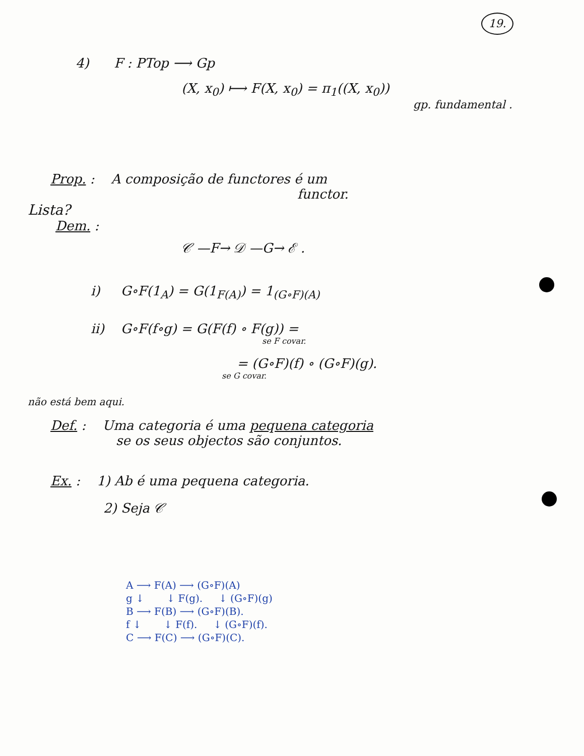19.
4) F : PTop ⟶ Gp
(X, x<sub>0</sub>) ⟼ F(X, x<sub>0</sub>) = π<sub>1</sub>((X, x<sub>0</sub>))
gp. fundamental .
Prop. : A composição de functores é um
functor.
Lista?
Dem. :
𝒞 —F→ 𝒟 —G→ ℰ .
i) G∘F(1<sub>A</sub>) = G(1<sub>F(A)</sub>) = 1<sub>(G∘F)(A)</sub>
ii) G∘F(f∘g) = G(F(f) ∘ F(g)) =
se F covar.
= (G∘F)(f) ∘ (G∘F)(g).
se G covar.
não está bem aqui.
Def. : Uma categoria é uma pequena categoria
se os seus objectos são conjuntos.
Ex. : 1) Ab é uma pequena categoria.
2) Seja 𝒞
A ⟶ F(A) ⟶ (G∘F)(A)
g ↓ ↓ F(g). ↓ (G∘F)(g)
B ⟶ F(B) ⟶ (G∘F)(B).
f ↓ ↓ F(f). ↓ (G∘F)(f).
C ⟶ F(C) ⟶ (G∘F)(C).